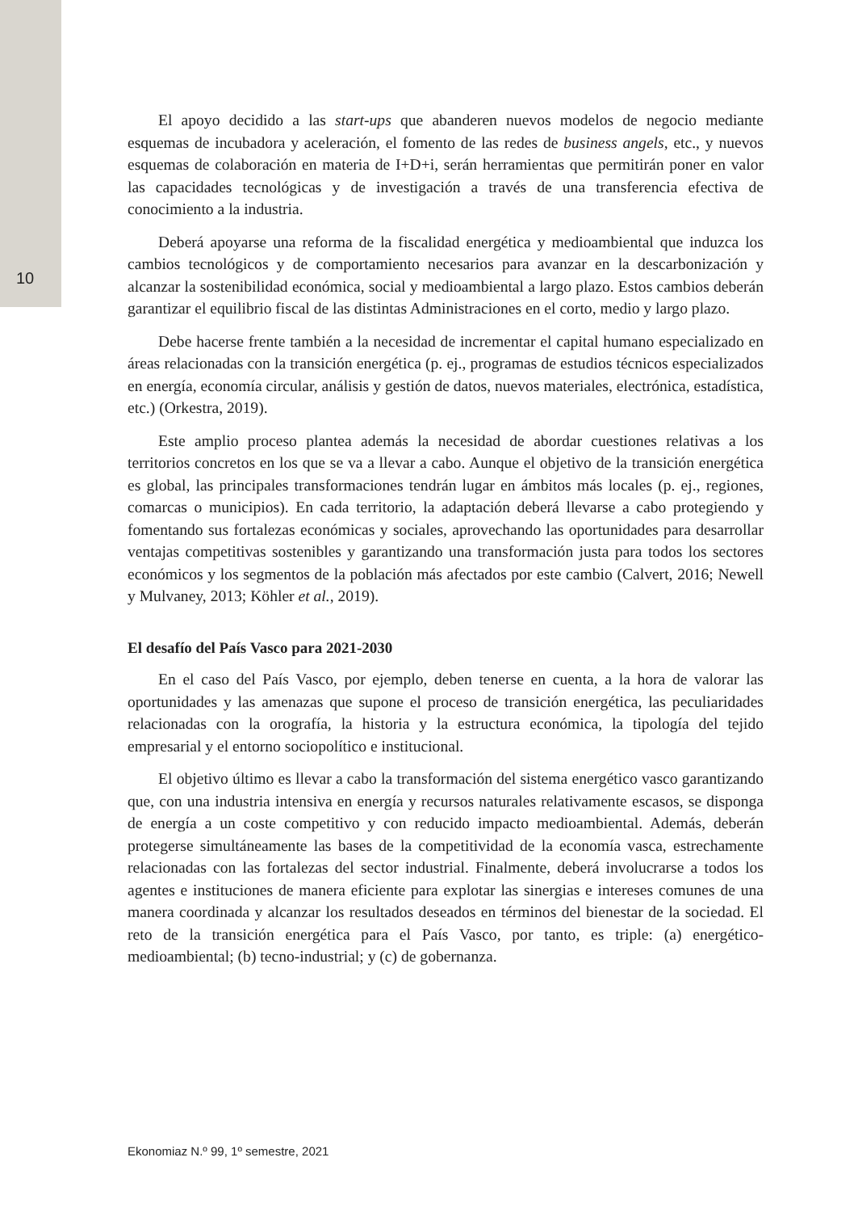10
El apoyo decidido a las start-ups que abanderen nuevos modelos de negocio mediante esquemas de incubadora y aceleración, el fomento de las redes de business angels, etc., y nuevos esquemas de colaboración en materia de I+D+i, serán herramientas que permitirán poner en valor las capacidades tecnológicas y de investigación a través de una transferencia efectiva de conocimiento a la industria.
Deberá apoyarse una reforma de la fiscalidad energética y medioambiental que induzca los cambios tecnológicos y de comportamiento necesarios para avanzar en la descarbonización y alcanzar la sostenibilidad económica, social y medioambiental a largo plazo. Estos cambios deberán garantizar el equilibrio fiscal de las distintas Administraciones en el corto, medio y largo plazo.
Debe hacerse frente también a la necesidad de incrementar el capital humano especializado en áreas relacionadas con la transición energética (p. ej., programas de estudios técnicos especializados en energía, economía circular, análisis y gestión de datos, nuevos materiales, electrónica, estadística, etc.) (Orkestra, 2019).
Este amplio proceso plantea además la necesidad de abordar cuestiones relativas a los territorios concretos en los que se va a llevar a cabo. Aunque el objetivo de la transición energética es global, las principales transformaciones tendrán lugar en ámbitos más locales (p. ej., regiones, comarcas o municipios). En cada territorio, la adaptación deberá llevarse a cabo protegiendo y fomentando sus fortalezas económicas y sociales, aprovechando las oportunidades para desarrollar ventajas competitivas sostenibles y garantizando una transformación justa para todos los sectores económicos y los segmentos de la población más afectados por este cambio (Calvert, 2016; Newell y Mulvaney, 2013; Köhler et al., 2019).
El desafío del País Vasco para 2021-2030
En el caso del País Vasco, por ejemplo, deben tenerse en cuenta, a la hora de valorar las oportunidades y las amenazas que supone el proceso de transición energética, las peculiaridades relacionadas con la orografía, la historia y la estructura económica, la tipología del tejido empresarial y el entorno sociopolítico e institucional.
El objetivo último es llevar a cabo la transformación del sistema energético vasco garantizando que, con una industria intensiva en energía y recursos naturales relativamente escasos, se disponga de energía a un coste competitivo y con reducido impacto medioambiental. Además, deberán protegerse simultáneamente las bases de la competitividad de la economía vasca, estrechamente relacionadas con las fortalezas del sector industrial. Finalmente, deberá involucrarse a todos los agentes e instituciones de manera eficiente para explotar las sinergias e intereses comunes de una manera coordinada y alcanzar los resultados deseados en términos del bienestar de la sociedad. El reto de la transición energética para el País Vasco, por tanto, es triple: (a) energético-medioambiental; (b) tecno-industrial; y (c) de gobernanza.
Ekonomiaz N.º 99, 1º semestre, 2021